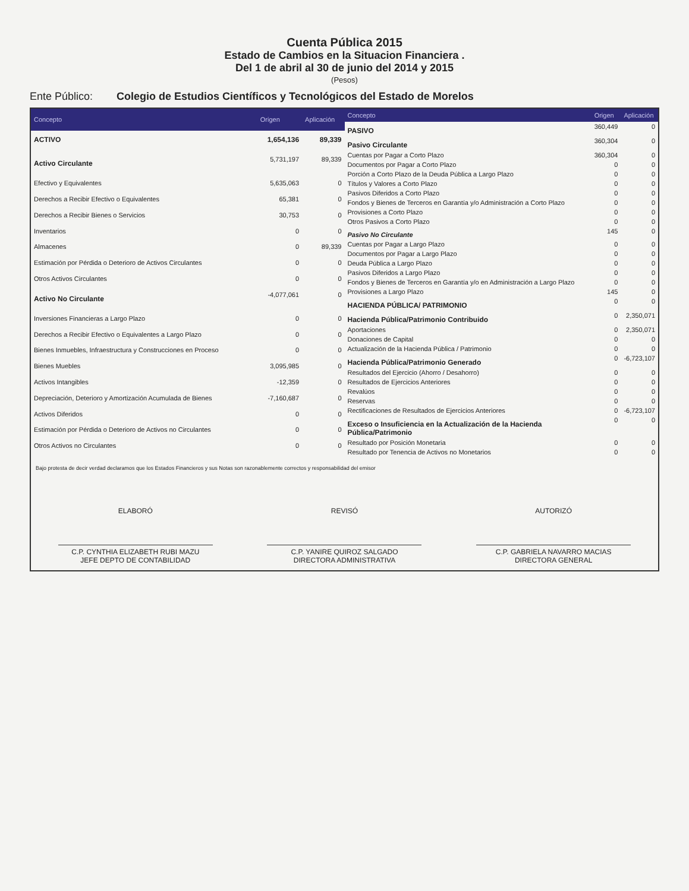Cuenta Pública 2015
Estado de Cambios en la Situacion Financiera .
Del 1 de abril al 30 de junio del 2014 y 2015
(Pesos)
Ente Público: Colegio de Estudios Científicos y Tecnológicos del Estado de Morelos
| Concepto | Origen | Aplicación |
| --- | --- | --- |
| ACTIVO | 1,654,136 | 89,339 |
| Activo Circulante | 5,731,197 | 89,339 |
| Efectivo y Equivalentes | 5,635,063 | 0 |
| Derechos a Recibir Efectivo o Equivalentes | 65,381 | 0 |
| Derechos a Recibir Bienes o Servicios | 30,753 | 0 |
| Inventarios | 0 | 0 |
| Almacenes | 0 | 89,339 |
| Estimación por Pérdida o Deterioro de Activos Circulantes | 0 | 0 |
| Otros Activos Circulantes | 0 | 0 |
| Activo No Circulante | -4,077,061 | 0 |
| Inversiones Financieras a Largo Plazo | 0 | 0 |
| Derechos a Recibir Efectivo o Equivalentes a Largo Plazo | 0 | 0 |
| Bienes Inmuebles, Infraestructura y Construcciones en Proceso | 0 | 0 |
| Bienes Muebles | 3,095,985 | 0 |
| Activos Intangibles | -12,359 | 0 |
| Depreciación, Deterioro y Amortización Acumulada de Bienes | -7,160,687 | 0 |
| Activos Diferidos | 0 | 0 |
| Estimación por Pérdida o Deterioro de Activos no Circulantes | 0 | 0 |
| Otros Activos no Circulantes | 0 | 0 |
| Concepto | Origen | Aplicación |
| --- | --- | --- |
| PASIVO | 360,449 | 0 |
| Pasivo Circulante | 360,304 | 0 |
| Cuentas por Pagar a Corto Plazo | 360,304 | 0 |
| Documentos por Pagar a Corto Plazo | 0 | 0 |
| Porción a Corto Plazo de la Deuda Pública a Largo Plazo | 0 | 0 |
| Títulos y Valores a Corto Plazo | 0 | 0 |
| Pasivos Diferidos a Corto Plazo | 0 | 0 |
| Fondos y Bienes de Terceros en Garantía y/o Administración a Corto Plazo | 0 | 0 |
| Provisiones a Corto Plazo | 0 | 0 |
| Otros Pasivos a Corto Plazo | 0 | 0 |
| Pasivo No Circulante | 145 | 0 |
| Cuentas por Pagar a Largo Plazo | 0 | 0 |
| Documentos por Pagar a Largo Plazo | 0 | 0 |
| Deuda Pública a Largo Plazo | 0 | 0 |
| Pasivos Diferidos a Largo Plazo | 0 | 0 |
| Fondos y Bienes de Terceros en Garantía y/o en Administración a Largo Plazo | 0 | 0 |
| Provisiones a Largo Plazo | 145 | 0 |
| HACIENDA PÚBLICA/ PATRIMONIO | 0 | 0 |
| Hacienda Pública/Patrimonio Contribuido | 0 | 2,350,071 |
| Aportaciones | 0 | 2,350,071 |
| Donaciones de Capital | 0 | 0 |
| Actualización de la Hacienda Pública / Patrimonio | 0 | 0 |
| Hacienda Pública/Patrimonio Generado | 0 | -6,723,107 |
| Resultados del Ejercicio (Ahorro / Desahorro) | 0 | 0 |
| Resultados de Ejercicios Anteriores | 0 | 0 |
| Revalúos | 0 | 0 |
| Reservas | 0 | 0 |
| Rectificaciones de Resultados de Ejercicios Anteriores | 0 | -6,723,107 |
| Exceso o Insuficiencia en la Actualización de la Hacienda Pública/Patrimonio | 0 | 0 |
| Resultado por Posición Monetaria | 0 | 0 |
| Resultado por Tenencia de Activos no Monetarios | 0 | 0 |
Bajo protesta de decir verdad declaramos que los Estados Financieros y sus Notas son razonablemente correctos y responsabilidad del emisor
ELABORÓ
C.P. CYNTHIA ELIZABETH RUBI MAZU
JEFE DEPTO DE CONTABILIDAD
REVISÓ
C.P. YANIRE QUIROZ SALGADO
DIRECTORA ADMINISTRATIVA
AUTORIZÓ
C.P. GABRIELA NAVARRO MACIAS
DIRECTORA GENERAL